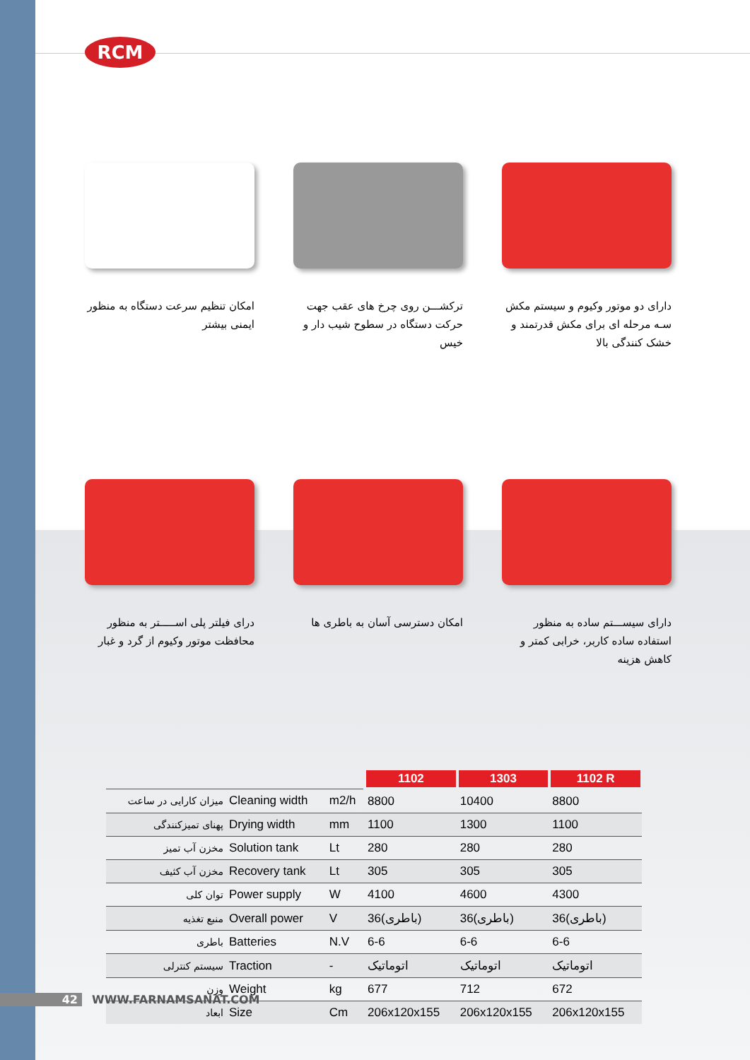RCM
امکان تنظیم سرعت دستگاه به منظور ایمنی بیشتر
ترکشـــن روی چرخ های عقب جهت حرکت دستگاه در سطوح شیب دار و خیس
دارای دو موتور وکیوم و سیستم مکش سـه مرحله ای برای مکش قدرتمند و خشک کنندگی بالا
درای فیلتر پلی اســـــتر به منظور محافظت موتور وکیوم از گرد و غبار
امکان دسترسی آسان به باطری ها
دارای سیســـتم ساده به منظور استفاده ساده کاربر، خرابی کمتر و کاهش هزینه
| | | | 1102 | 1303 | 1102 R |
| میزان کارایی در ساعت | Cleaning width | m2/h | 8800 | 10400 | 8800 |
| پهنای تمیزکنندگی | Drying width | mm | 1100 | 1300 | 1100 |
| مخزن آب تمیز | Solution tank | Lt | 280 | 280 | 280 |
| مخزن آب کثیف | Recovery tank | Lt | 305 | 305 | 305 |
| توان کلی | Power supply | W | 4100 | 4600 | 4300 |
| منبع تغذیه | Overall power | V | 36(باطری) | 36(باطری) | 36(باطری) |
| باطری | Batteries | N.V | 6-6 | 6-6 | 6-6 |
| سیستم کنترلی | Traction | - | اتوماتیک | اتوماتیک | اتوماتیک |
| وزن | Weight | kg | 677 | 712 | 672 |
| ابعاد | Size | Cm | 206x120x155 | 206x120x155 | 206x120x155 |
42 WWW.FARNAMSANAT.COM